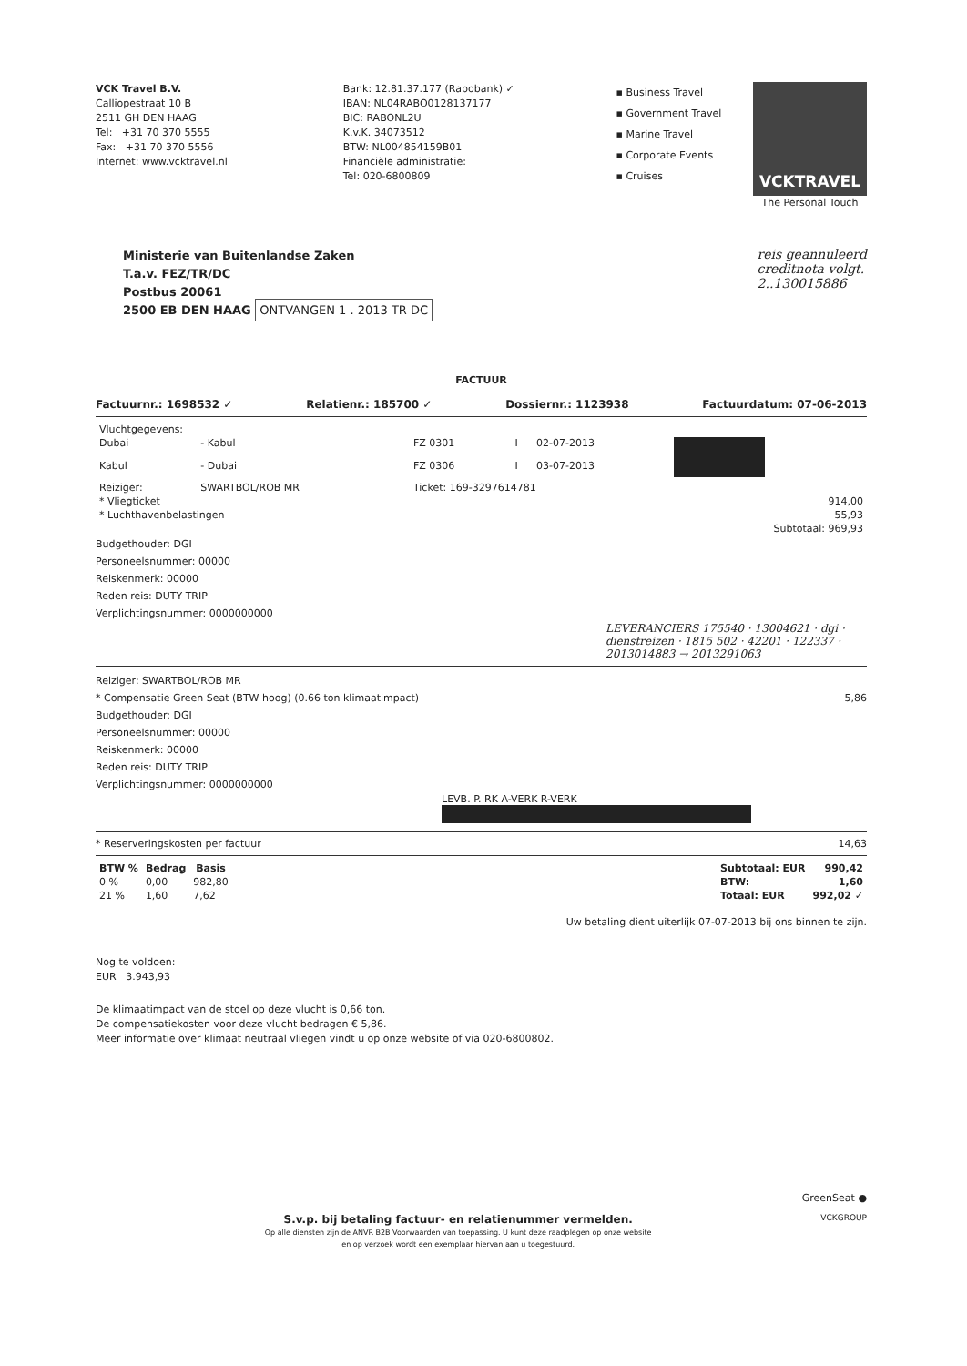VCK Travel B.V.
Calliopestraat 10 B
2511 GH DEN HAAG
Tel: +31 70 370 5555
Fax: +31 70 370 5556
Internet: www.vcktravel.nl
Bank: 12.81.37.177 (Rabobank) ✓
IBAN: NL04RABO0128137177
BIC: RABONL2U
K.v.K. 34073512
BTW: NL004854159B01
Financiële administratie:
Tel: 020-6800809
▪ Business Travel
▪ Government Travel
▪ Marine Travel
▪ Corporate Events
▪ Cruises
VCKTRAVEL
The Personal Touch
Ministerie van Buitenlandse Zaken
T.a.v. FEZ/TR/DC
Postbus 20061
2500 EB DEN HAAG ONTVANGEN 1 . 2013 TR DC
reis geannuleerd
creditnota volgt.
2..130015886
FACTUUR
Factuurnr.: 1698532 ✓ Relatienr.: 185700 ✓ Dossiernr.: 1123938 Factuurdatum: 07-06-2013
| Vluchtgegevens: | | | | | |
| Dubai | - Kabul | FZ 0301 | I | 02-07-2013 | |
| Kabul | - Dubai | FZ 0306 | I | 03-07-2013 | |
| Reiziger: | SWARTBOL/ROB MR | Ticket: 169-3297614781 | | | |
| * Vliegticket | | | | | 914,00 |
| * Luchthavenbelastingen | | | | | 55,93 |
| | | | | | Subtotaal: 969,93 |
Budgethouder: DGI
Personeelsnummer: 00000
Reiskenmerk: 00000
Reden reis: DUTY TRIP
Verplichtingsnummer: 0000000000
LEVERANCIERS 175540 · 13004621 · dgi · dienstreizen · 1815 502 · 42201 · 122337 · 2013014883 → 2013291063
Reiziger: SWARTBOL/ROB MR
* Compensatie Green Seat (BTW hoog) (0.66 ton klimaatimpact) 5,86
Budgethouder: DGI
Personeelsnummer: 00000
Reiskenmerk: 00000
Reden reis: DUTY TRIP
Verplichtingsnummer: 0000000000
LEVB. P. RK A-VERK R-VERK
* Reserveringskosten per factuur 14,63
| BTW % | Bedrag | Basis |
| --- | --- | --- |
| 0 % | 0,00 | 982,80 |
| 21 % | 1,60 | 7,62 |
| Subtotaal: EUR | 990,42 |
| BTW: | 1,60 |
| Totaal: EUR | 992,02 ✓ |
Uw betaling dient uiterlijk 07-07-2013 bij ons binnen te zijn.
Nog te voldoen:
EUR 3.943,93
De klimaatimpact van de stoel op deze vlucht is 0,66 ton.
De compensatiekosten voor deze vlucht bedragen € 5,86.
Meer informatie over klimaat neutraal vliegen vindt u op onze website of via 020-6800802.
GreenSeat ●
S.v.p. bij betaling factuur- en relatienummer vermelden.
Op alle diensten zijn de ANVR B2B Voorwaarden van toepassing. U kunt deze raadplegen op onze website
en op verzoek wordt een exemplaar hiervan aan u toegestuurd.
VCKGROUP